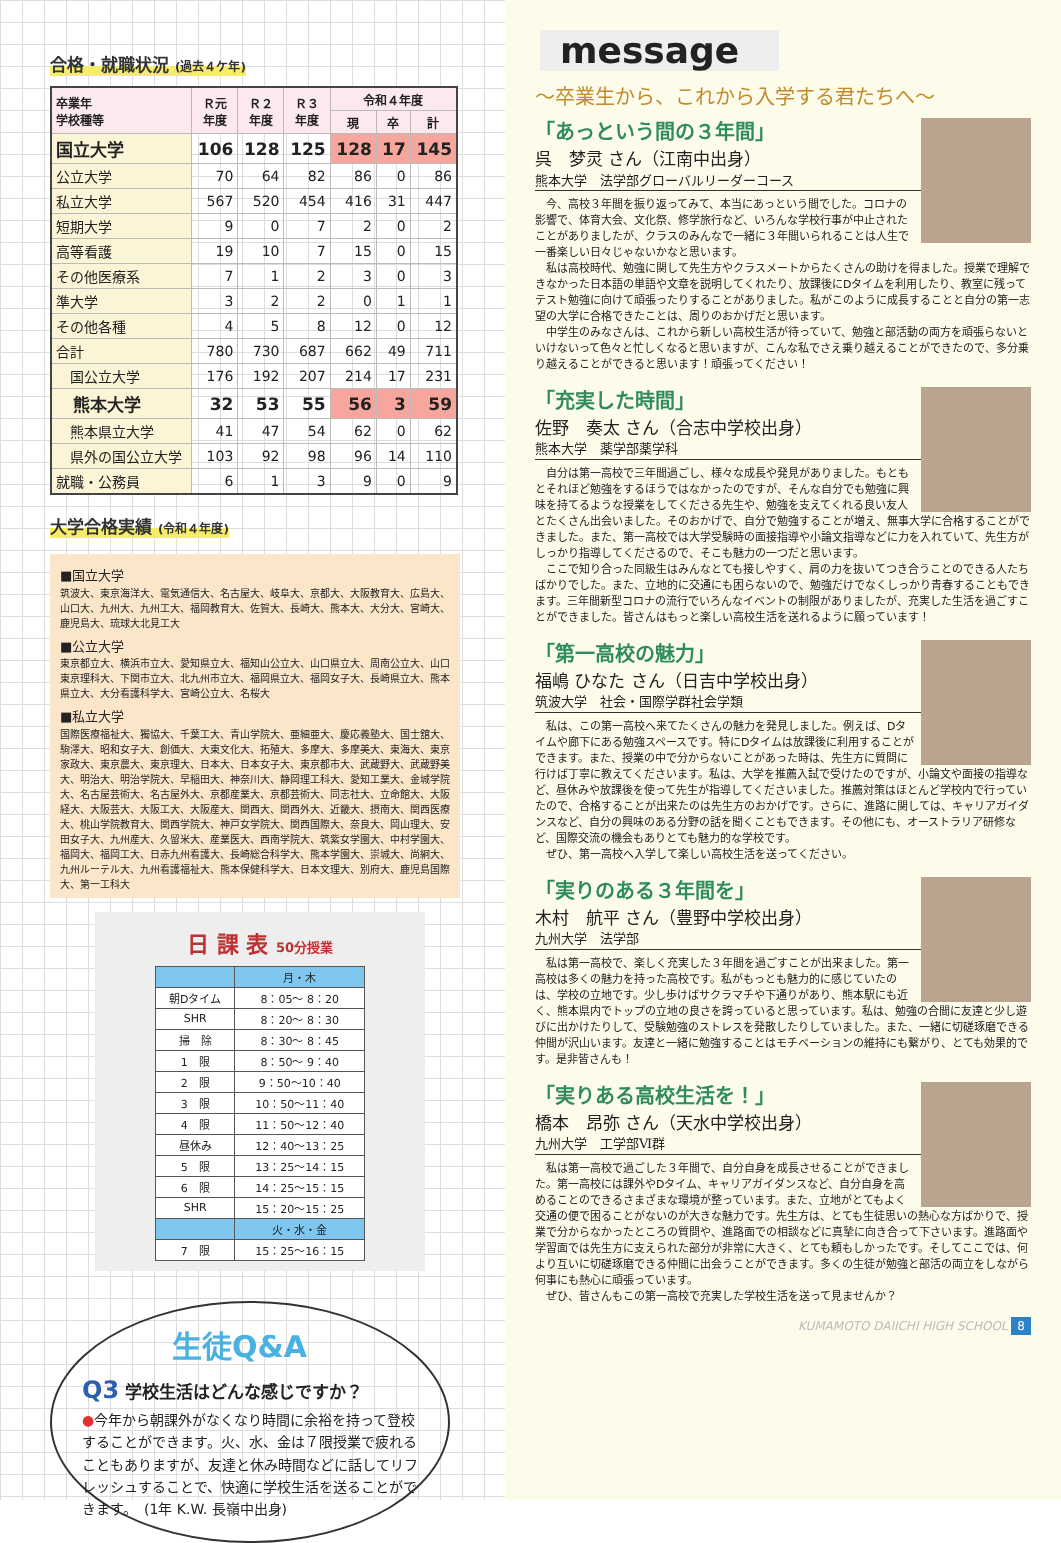合格・就職状況 (過去４ケ年)
| 卒業年 学校種等 | Ｒ元 年度 | Ｒ２ 年度 | Ｒ３ 年度 | 令和４年度 | | |
| --- | --- | --- | --- | --- | --- | --- |
| | | | | 現 | 卒 | 計 |
| 国立大学 | 106 | 128 | 125 | 128 | 17 | 145 |
| 公立大学 | 70 | 64 | 82 | 86 | 0 | 86 |
| 私立大学 | 567 | 520 | 454 | 416 | 31 | 447 |
| 短期大学 | 9 | 0 | 7 | 2 | 0 | 2 |
| 高等看護 | 19 | 10 | 7 | 15 | 0 | 15 |
| その他医療系 | 7 | 1 | 2 | 3 | 0 | 3 |
| 準大学 | 3 | 2 | 2 | 0 | 1 | 1 |
| その他各種 | 4 | 5 | 8 | 12 | 0 | 12 |
| 合計 | 780 | 730 | 687 | 662 | 49 | 711 |
| 国公立大学 | 176 | 192 | 207 | 214 | 17 | 231 |
| 熊本大学 | 32 | 53 | 55 | 56 | 3 | 59 |
| 熊本県立大学 | 41 | 47 | 54 | 62 | 0 | 62 |
| 県外の国公立大学 | 103 | 92 | 98 | 96 | 14 | 110 |
| 就職・公務員 | 6 | 1 | 3 | 9 | 0 | 9 |
大学合格実績 (令和４年度)
■国立大学
筑波大、東京海洋大、電気通信大、名古屋大、岐阜大、京都大、大阪教育大、広島大、山口大、九州大、九州工大、福岡教育大、佐賀大、長崎大、熊本大、大分大、宮崎大、鹿児島大、琉球大北見工大
■公立大学
東京都立大、横浜市立大、愛知県立大、福知山公立大、山口県立大、周南公立大、山口東京理科大、下関市立大、北九州市立大、福岡県立大、福岡女子大、長崎県立大、熊本県立大、大分看護科学大、宮崎公立大、名桜大
■私立大学
国際医療福祉大、獨協大、千葉工大、青山学院大、亜細亜大、慶応義塾大、国士舘大、駒澤大、昭和女子大、創価大、大東文化大、拓殖大、多摩大、多摩美大、東海大、東京家政大、東京農大、東京理大、日本大、日本女子大、東京都市大、武蔵野大、武蔵野美大、明治大、明治学院大、早稲田大、神奈川大、静岡理工科大、愛知工業大、金城学院大、名古屋芸術大、名古屋外大、京都産業大、京都芸術大、同志社大、立命館大、大阪経大、大阪芸大、大阪工大、大阪産大、関西大、関西外大、近畿大、摂南大、関西医療大、桃山学院教育大、関西学院大、神戸女学院大、関西国際大、奈良大、岡山理大、安田女子大、九州産大、久留米大、産業医大、西南学院大、筑紫女学園大、中村学園大、福岡大、福岡工大、日赤九州看護大、長崎総合科学大、熊本学園大、崇城大、尚絅大、九州ルーテル大、九州看護福祉大、熊本保健科学大、日本文理大、別府大、鹿児島国際大、第一工科大
日 課 表 50分授業
| | 月・木 |
| 朝Dタイム | 8：05〜 8：20 |
| SHR | 8：20〜 8：30 |
| 掃 除 | 8：30〜 8：45 |
| 1 限 | 8：50〜 9：40 |
| 2 限 | 9：50〜10：40 |
| 3 限 | 10：50〜11：40 |
| 4 限 | 11：50〜12：40 |
| 昼休み | 12：40〜13：25 |
| 5 限 | 13：25〜14：15 |
| 6 限 | 14：25〜15：15 |
| SHR | 15：20〜15：25 |
| | 火・水・金 |
| 7 限 | 15：25〜16：15 |
生徒Q&A
Q3 学校生活はどんな感じですか？
●今年から朝課外がなくなり時間に余裕を持って登校することができます。火、水、金は７限授業で疲れることもありますが、友達と休み時間などに話してリフレッシュすることで、快適に学校生活を送ることができます。　(1年 K.W. 長嶺中出身)
message
〜卒業生から、これから入学する君たちへ〜
「あっという間の３年間」
呉　梦灵 さん（江南中出身）
熊本大学　法学部グローバルリーダーコース
今、高校３年間を振り返ってみて、本当にあっという間でした。コロナの影響で、体育大会、文化祭、修学旅行など、いろんな学校行事が中止されたことがありましたが、クラスのみんなで一緒に３年間いられることは人生で一番楽しい日々じゃないかなと思います。
私は高校時代、勉強に関して先生方やクラスメートからたくさんの助けを得ました。授業で理解できなかった日本語の単語や文章を説明してくれたり、放課後にDタイムを利用したり、教室に残ってテスト勉強に向けて頑張ったりすることがありました。私がこのように成長することと自分の第一志望の大学に合格できたことは、周りのおかげだと思います。
中学生のみなさんは、これから新しい高校生活が待っていて、勉強と部活動の両方を頑張らないといけないって色々と忙しくなると思いますが、こんな私でさえ乗り越えることができたので、多分乗り越えることができると思います！頑張ってください！
「充実した時間」
佐野　奏太 さん（合志中学校出身）
熊本大学　薬学部薬学科
自分は第一高校で三年間過ごし、様々な成長や発見がありました。もともとそれほど勉強をするほうではなかったのですが、そんな自分でも勉強に興味を持てるような授業をしてくださる先生や、勉強を支えてくれる良い友人とたくさん出会いました。そのおかげで、自分で勉強することが増え、無事大学に合格することができました。また、第一高校では大学受験時の面接指導や小論文指導などに力を入れていて、先生方がしっかり指導してくださるので、そこも魅力の一つだと思います。
ここで知り合った同級生はみんなとても接しやすく、肩の力を抜いてつき合うことのできる人たちばかりでした。また、立地的に交通にも困らないので、勉強だけでなくしっかり青春することもできます。三年間新型コロナの流行でいろんなイベントの制限がありましたが、充実した生活を過ごすことができました。皆さんはもっと楽しい高校生活を送れるように願っています！
「第一高校の魅力」
福嶋 ひなた さん（日吉中学校出身）
筑波大学　社会・国際学群社会学類
私は、この第一高校へ来てたくさんの魅力を発見しました。例えば、Dタイムや廊下にある勉強スペースです。特にDタイムは放課後に利用することができます。また、授業の中で分からないことがあった時は、先生方に質問に行けば丁寧に教えてくださいます。私は、大学を推薦入試で受けたのですが、小論文や面接の指導など、昼休みや放課後を使って先生が指導してくださいました。推薦対策はほとんど学校内で行っていたので、合格することが出来たのは先生方のおかげです。さらに、進路に関しては、キャリアガイダンスなど、自分の興味のある分野の話を聞くこともできます。その他にも、オーストラリア研修など、国際交流の機会もありとても魅力的な学校です。
ぜひ、第一高校へ入学して楽しい高校生活を送ってください。
「実りのある３年間を」
木村　航平 さん（豊野中学校出身）
九州大学　法学部
私は第一高校で、楽しく充実した３年間を過ごすことが出来ました。第一高校は多くの魅力を持った高校です。私がもっとも魅力的に感じていたのは、学校の立地です。少し歩けばサクラマチや下通りがあり、熊本駅にも近く、熊本県内でトップの立地の良さを誇っていると思っています。私は、勉強の合間に友達と少し遊びに出かけたりして、受験勉強のストレスを発散したりしていました。また、一緒に切磋琢磨できる仲間が沢山います。友達と一緒に勉強することはモチベーションの維持にも繋がり、とても効果的です。是非皆さんも！
「実りある高校生活を！」
橋本　昂弥 さん（天水中学校出身）
九州大学　工学部Ⅵ群
私は第一高校で過ごした３年間で、自分自身を成長させることができました。第一高校には課外やDタイム、キャリアガイダンスなど、自分自身を高めることのできるさまざまな環境が整っています。また、立地がとてもよく交通の便で困ることがないのが大きな魅力です。先生方は、とても生徒思いの熱心な方ばかりで、授業で分からなかったところの質問や、進路面での相談などに真摯に向き合って下さいます。進路面や学習面では先生方に支えられた部分が非常に大きく、とても頼もしかったです。そしてここでは、何より互いに切磋琢磨できる仲間に出会うことができます。多くの生徒が勉強と部活の両立をしながら何事にも熱心に頑張っています。
ぜひ、皆さんもこの第一高校で充実した学校生活を送って見ませんか？
KUMAMOTO DAIICHI HIGH SCHOOL 8